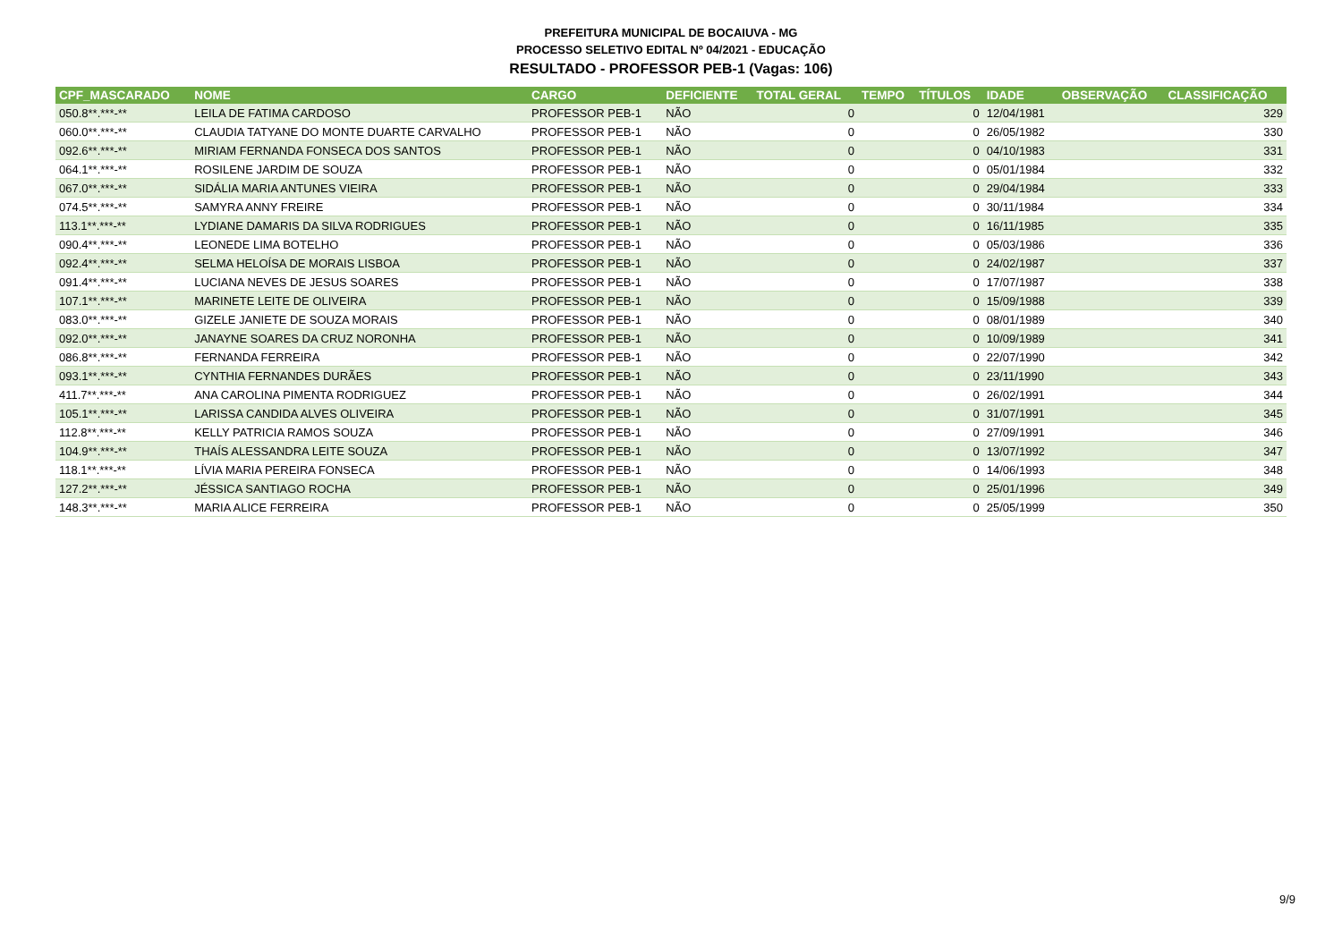PREFEITURA MUNICIPAL DE BOCAIUVA - MG
PROCESSO SELETIVO EDITAL Nº 04/2021 - EDUCAÇÃO
RESULTADO - PROFESSOR PEB-1 (Vagas: 106)
| CPF_MASCARADO | NOME | CARGO | DEFICIENTE | TOTAL GERAL | TEMPO | TÍTULOS | IDADE | OBSERVAÇÃO | CLASSIFICAÇÃO |
| --- | --- | --- | --- | --- | --- | --- | --- | --- | --- |
| 050.8**.***-** | LEILA DE FATIMA CARDOSO | PROFESSOR PEB-1 | NÃO | 0 | | 0 | 12/04/1981 | | 329 |
| 060.0**.***-** | CLAUDIA TATYANE DO MONTE DUARTE CARVALHO | PROFESSOR PEB-1 | NÃO | 0 | | 0 | 26/05/1982 | | 330 |
| 092.6**.***-** | MIRIAM FERNANDA FONSECA DOS SANTOS | PROFESSOR PEB-1 | NÃO | 0 | | 0 | 04/10/1983 | | 331 |
| 064.1**.***-** | ROSILENE JARDIM DE SOUZA | PROFESSOR PEB-1 | NÃO | 0 | | 0 | 05/01/1984 | | 332 |
| 067.0**.***-** | SIDÁLIA MARIA ANTUNES VIEIRA | PROFESSOR PEB-1 | NÃO | 0 | | 0 | 29/04/1984 | | 333 |
| 074.5**.***-** | SAMYRA ANNY FREIRE | PROFESSOR PEB-1 | NÃO | 0 | | 0 | 30/11/1984 | | 334 |
| 113.1**.***-** | LYDIANE DAMARIS DA SILVA RODRIGUES | PROFESSOR PEB-1 | NÃO | 0 | | 0 | 16/11/1985 | | 335 |
| 090.4**.***-** | LEONEDE LIMA BOTELHO | PROFESSOR PEB-1 | NÃO | 0 | | 0 | 05/03/1986 | | 336 |
| 092.4**.***-** | SELMA HELOÍSA DE MORAIS LISBOA | PROFESSOR PEB-1 | NÃO | 0 | | 0 | 24/02/1987 | | 337 |
| 091.4**.***-** | LUCIANA NEVES DE JESUS SOARES | PROFESSOR PEB-1 | NÃO | 0 | | 0 | 17/07/1987 | | 338 |
| 107.1**.***-** | MARINETE LEITE DE OLIVEIRA | PROFESSOR PEB-1 | NÃO | 0 | | 0 | 15/09/1988 | | 339 |
| 083.0**.***-** | GIZELE JANIETE DE SOUZA MORAIS | PROFESSOR PEB-1 | NÃO | 0 | | 0 | 08/01/1989 | | 340 |
| 092.0**.***-** | JANAYNE SOARES DA CRUZ NORONHA | PROFESSOR PEB-1 | NÃO | 0 | | 0 | 10/09/1989 | | 341 |
| 086.8**.***-** | FERNANDA FERREIRA | PROFESSOR PEB-1 | NÃO | 0 | | 0 | 22/07/1990 | | 342 |
| 093.1**.***-** | CYNTHIA FERNANDES DURÃES | PROFESSOR PEB-1 | NÃO | 0 | | 0 | 23/11/1990 | | 343 |
| 411.7**.***-** | ANA CAROLINA PIMENTA RODRIGUEZ | PROFESSOR PEB-1 | NÃO | 0 | | 0 | 26/02/1991 | | 344 |
| 105.1**.***-** | LARISSA CANDIDA ALVES OLIVEIRA | PROFESSOR PEB-1 | NÃO | 0 | | 0 | 31/07/1991 | | 345 |
| 112.8**.***-** | KELLY PATRICIA RAMOS SOUZA | PROFESSOR PEB-1 | NÃO | 0 | | 0 | 27/09/1991 | | 346 |
| 104.9**.***-** | THAÍS ALESSANDRA LEITE SOUZA | PROFESSOR PEB-1 | NÃO | 0 | | 0 | 13/07/1992 | | 347 |
| 118.1**.***-** | LÍVIA MARIA PEREIRA FONSECA | PROFESSOR PEB-1 | NÃO | 0 | | 0 | 14/06/1993 | | 348 |
| 127.2**.***-** | JÉSSICA SANTIAGO ROCHA | PROFESSOR PEB-1 | NÃO | 0 | | 0 | 25/01/1996 | | 349 |
| 148.3**.***-** | MARIA ALICE FERREIRA | PROFESSOR PEB-1 | NÃO | 0 | | 0 | 25/05/1999 | | 350 |
9/9